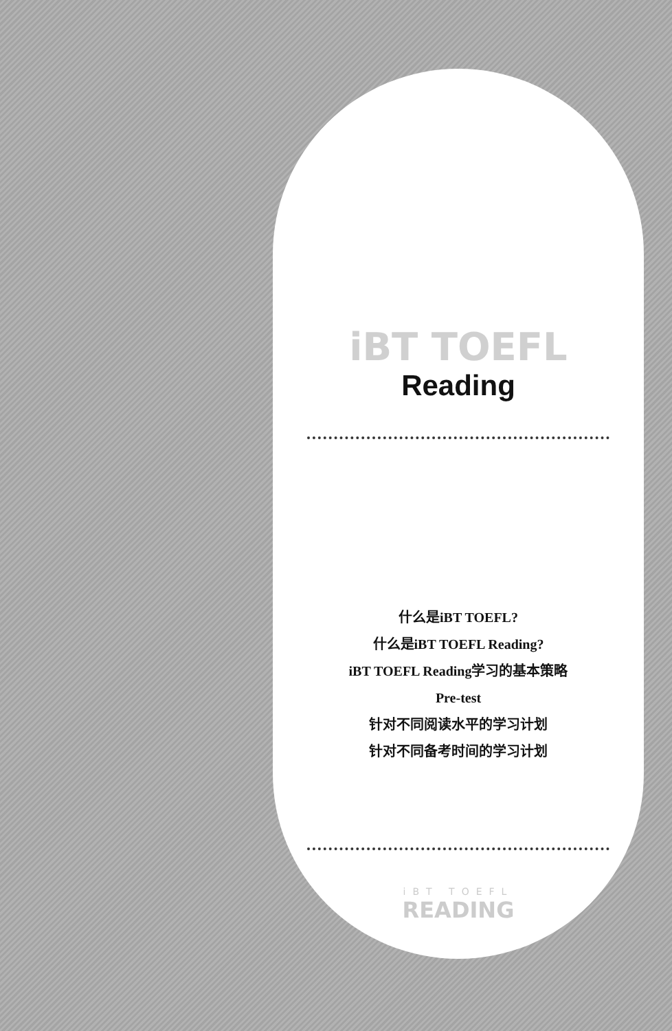iBT TOEFL
Reading
什么是iBT TOEFL?
什么是iBT TOEFL Reading?
iBT TOEFL Reading学习的基本策略
Pre-test
针对不同阅读水平的学习计划
针对不同备考时间的学习计划
iBT TOEFL
READING